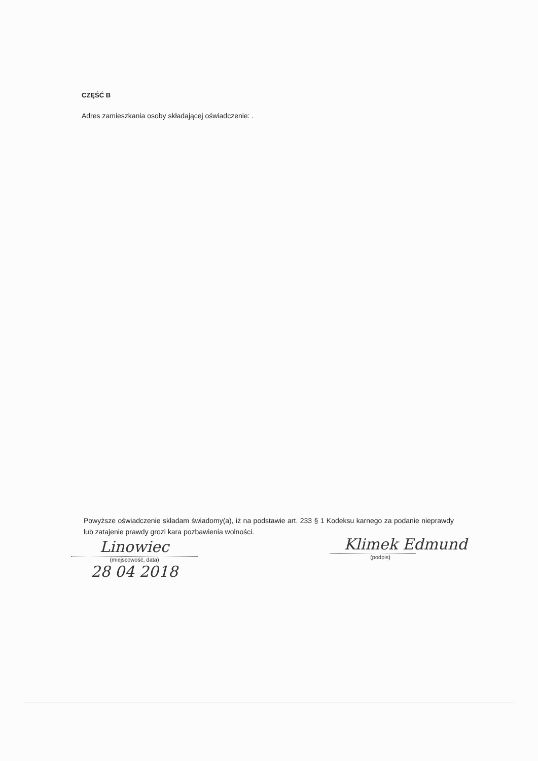CZĘŚĆ B
Adres zamieszkania osoby składającej oświadczenie: .
Powyższe oświadczenie składam świadomy(a), iż na podstawie art. 233 § 1 Kodeksu karnego za podanie nieprawdy lub zatajenie prawdy grozi kara pozbawienia wolności.
Linowiec
(miejscowość, data)
28 04 2018
Klimek Edmund
(podpis)